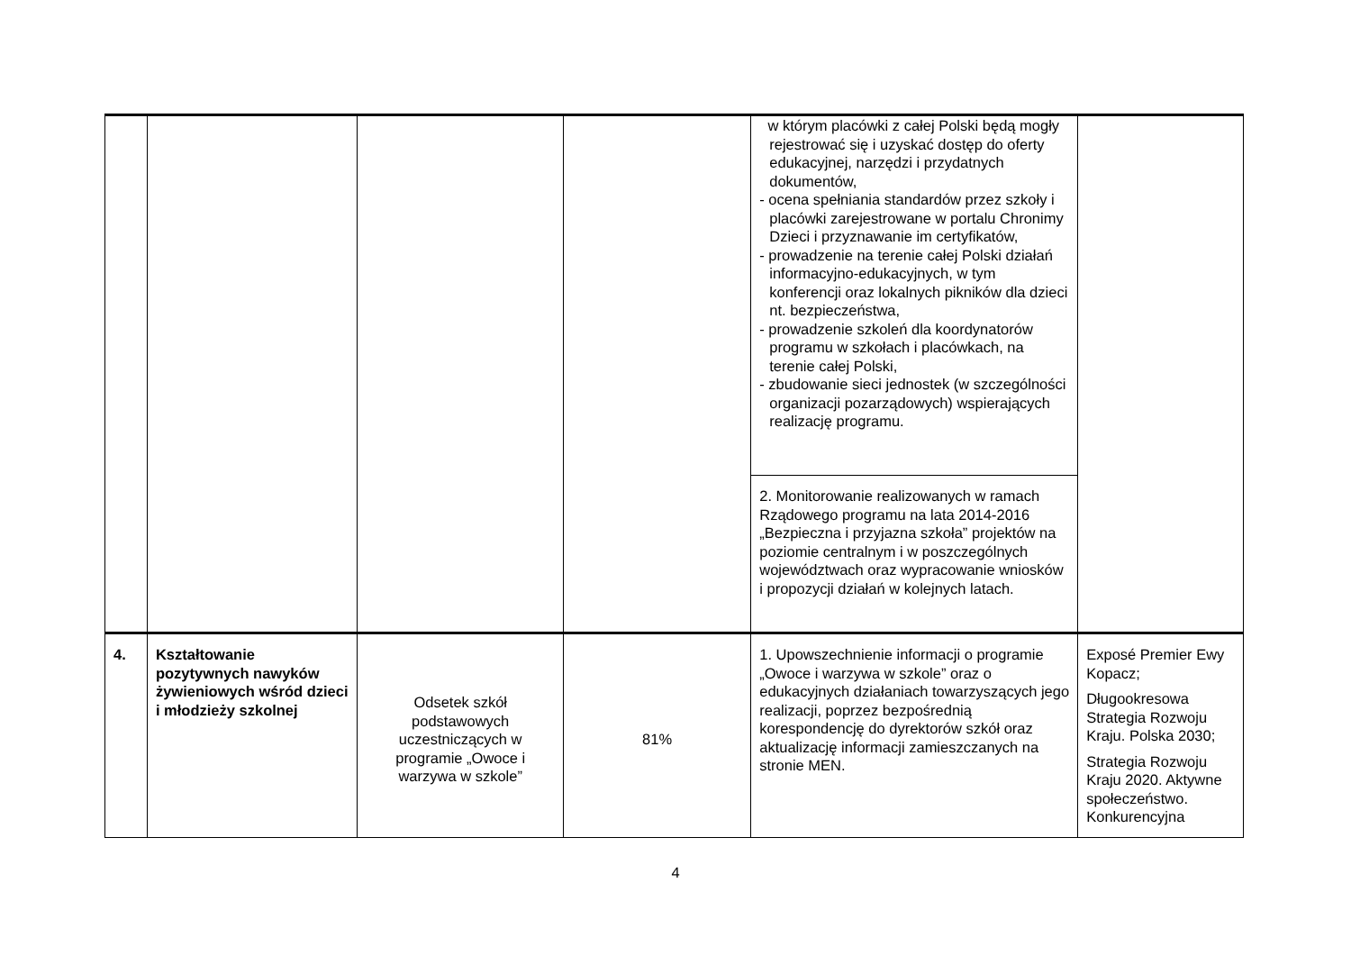| | | | | w którym placówki z całej Polski będą mogły rejestrować się i uzyskać dostęp do oferty edukacyjnej, narzędzi i przydatnych dokumentów, - ocena spełniania standardów przez szkoły i placówki zarejestrowane w portalu Chronimy Dzieci i przyznawanie im certyfikatów, - prowadzenie na terenie całej Polski działań informacyjno-edukacyjnych, w tym konferencji oraz lokalnych pikników dla dzieci nt. bezpieczeństwa, - prowadzenie szkoleń dla koordynatorów programu w szkołach i placówkach, na terenie całej Polski, - zbudowanie sieci jednostek (w szczególności organizacji pozarządowych) wspierających realizację programu. | |
| | | | | 2. Monitorowanie realizowanych w ramach Rządowego programu na lata 2014-2016 „Bezpieczna i przyjazna szkoła” projektów na poziomie centralnym i w poszczególnych województwach oraz wypracowanie wniosków i propozycji działań w kolejnych latach. | |
| 4. | Kształtowanie pozytywnych nawyków żywieniowych wśród dzieci i młodzieży szkolnej | Odsetek szkół podstawowych uczestniczących w programie „Owoce i warzywa w szkole” | 81% | 1. Upowszechnienie informacji o programie „Owoce i warzywa w szkole” oraz o edukacyjnych działaniach towarzyszących jego realizacji, poprzez bezpośrednią korespondencję do dyrektorów szkół oraz aktualizację informacji zamieszczanych na stronie MEN. | Exposé Premier Ewy Kopacz; Długookresowa Strategia Rozwoju Kraju. Polska 2030; Strategia Rozwoju Kraju 2020. Aktywne społeczeństwo. Konkurencyjna |
4